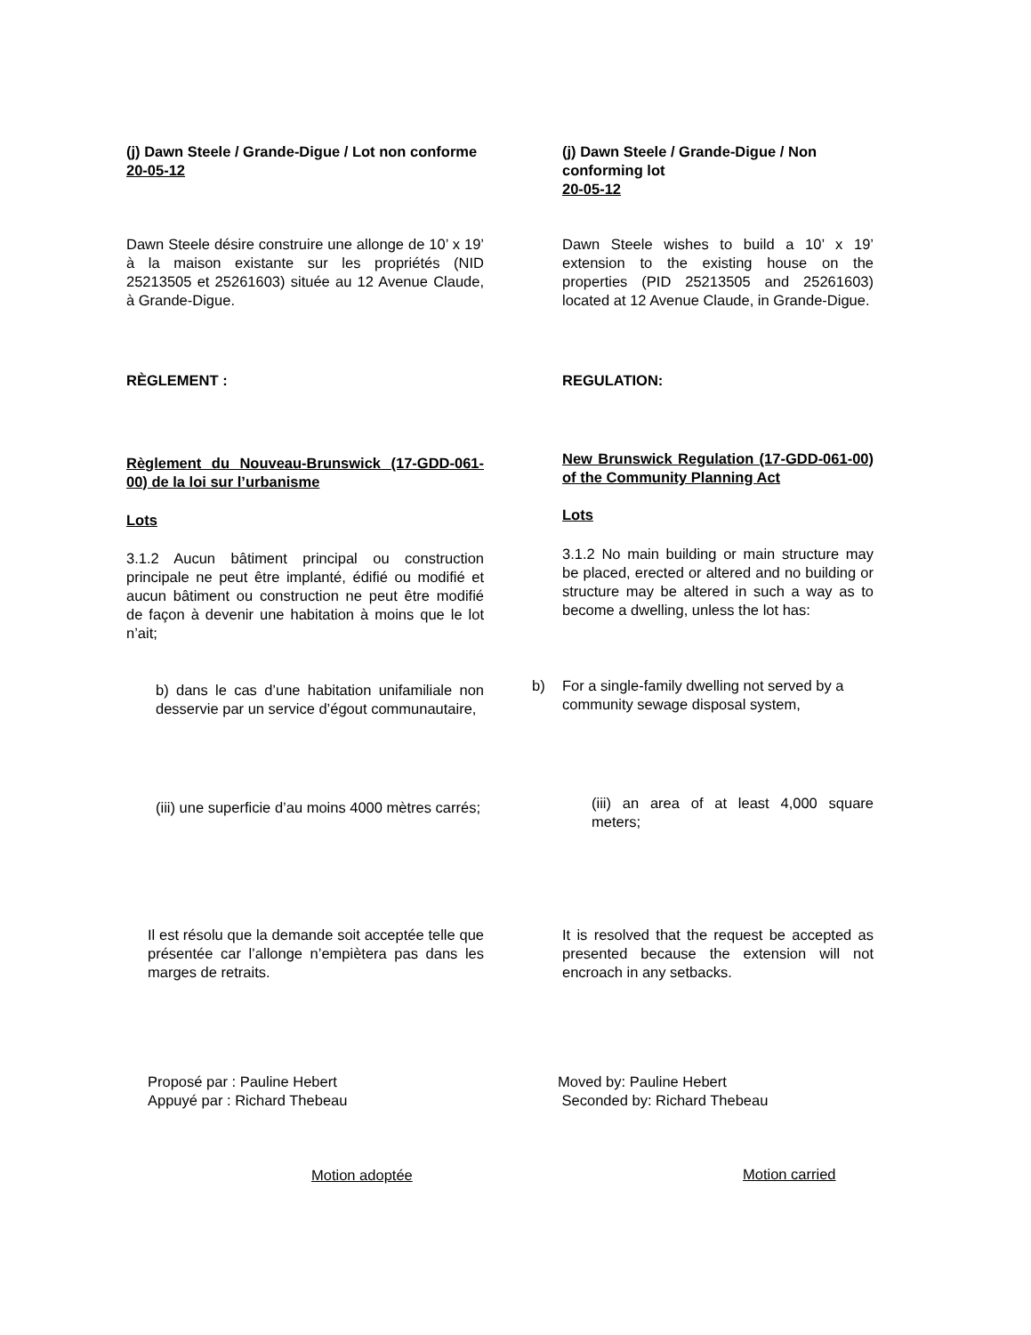(j) Dawn Steele / Grande-Digue / Lot non conforme
20-05-12
(j) Dawn Steele / Grande-Digue / Non conforming lot
20-05-12
Dawn Steele désire construire une allonge de 10’ x 19’ à la maison existante sur les propriétés (NID 25213505 et 25261603) située au 12 Avenue Claude, à Grande-Digue.
Dawn Steele wishes to build a 10’ x 19’ extension to the existing house on the properties (PID 25213505 and 25261603) located at 12 Avenue Claude, in Grande-Digue.
RÈGLEMENT : REGULATION:
Règlement du Nouveau-Brunswick (17-GDD-061-00) de la loi sur l’urbanisme
New Brunswick Regulation (17-GDD-061-00) of the Community Planning Act
Lots Lots
3.1.2 Aucun bâtiment principal ou construction principale ne peut être implanté, édifié ou modifié et aucun bâtiment ou construction ne peut être modifié de façon à devenir une habitation à moins que le lot n’ait;
3.1.2 No main building or main structure may be placed, erected or altered and no building or structure may be altered in such a way as to become a dwelling, unless the lot has:
b) dans le cas d’une habitation unifamiliale non desservie par un service d’égout communautaire,
b) For a single-family dwelling not served by a community sewage disposal system,
(iii) une superficie d’au moins 4000 mètres carrés;
(iii) an area of at least 4,000 square meters;
Il est résolu que la demande soit acceptée telle que présentée car l’allonge n’empiètera pas dans les marges de retraits.
It is resolved that the request be accepted as presented because the extension will not encroach in any setbacks.
Proposé par : Pauline Hebert
Appuyé par : Richard Thebeau
Moved by: Pauline Hebert
Seconded by: Richard Thebeau
Motion adoptée Motion carried